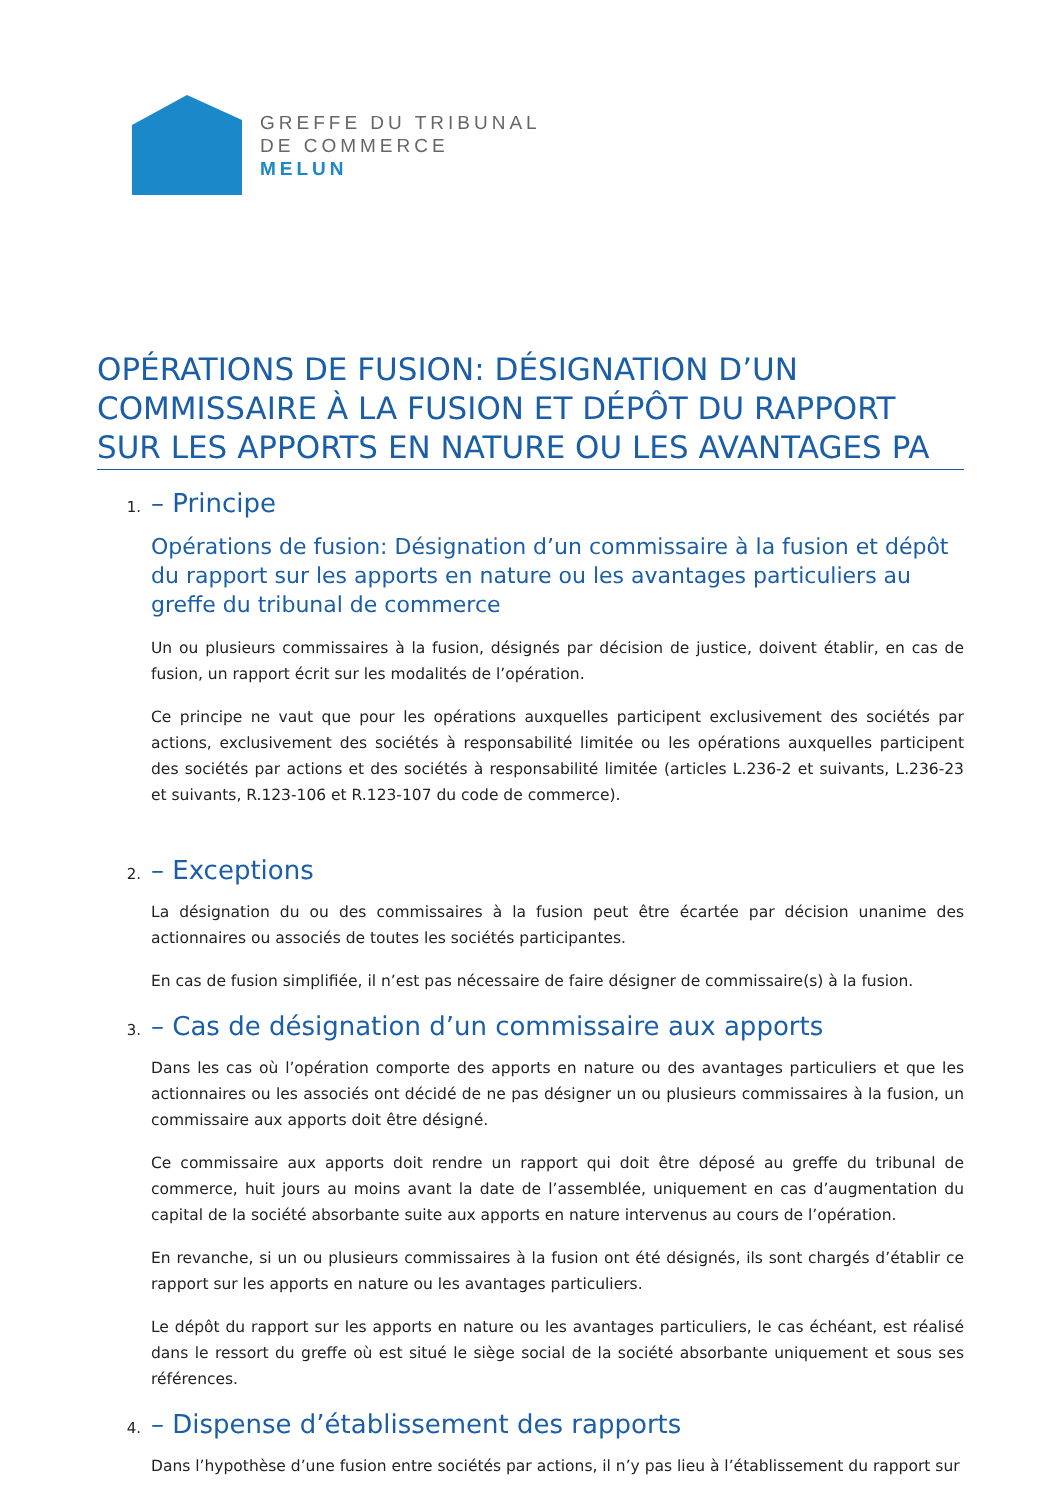GREFFE DU TRIBUNAL
DE COMMERCE
MELUN
OPÉRATIONS DE FUSION: DÉSIGNATION D’UN COMMISSAIRE À LA FUSION ET DÉPÔT DU RAPPORT SUR LES APPORTS EN NATURE OU LES AVANTAGES PA
1.
– Principe
Opérations de fusion: Désignation d’un commissaire à la fusion et dépôt du rapport sur les apports en nature ou les avantages particuliers au greffe du tribunal de commerce
Un ou plusieurs commissaires à la fusion, désignés par décision de justice, doivent établir, en cas de fusion, un rapport écrit sur les modalités de l’opération.
Ce principe ne vaut que pour les opérations auxquelles participent exclusivement des sociétés par actions, exclusivement des sociétés à responsabilité limitée ou les opérations auxquelles participent des sociétés par actions et des sociétés à responsabilité limitée (articles L.236-2 et suivants, L.236-23 et suivants, R.123-106 et R.123-107 du code de commerce).
2.
– Exceptions
La désignation du ou des commissaires à la fusion peut être écartée par décision unanime des actionnaires ou associés de toutes les sociétés participantes.
En cas de fusion simplifiée, il n’est pas nécessaire de faire désigner de commissaire(s) à la fusion.
3.
– Cas de désignation d’un commissaire aux apports
Dans les cas où l’opération comporte des apports en nature ou des avantages particuliers et que les actionnaires ou les associés ont décidé de ne pas désigner un ou plusieurs commissaires à la fusion, un commissaire aux apports doit être désigné.
Ce commissaire aux apports doit rendre un rapport qui doit être déposé au greffe du tribunal de commerce, huit jours au moins avant la date de l’assemblée, uniquement en cas d’augmentation du capital de la société absorbante suite aux apports en nature intervenus au cours de l’opération.
En revanche, si un ou plusieurs commissaires à la fusion ont été désignés, ils sont chargés d’établir ce rapport sur les apports en nature ou les avantages particuliers.
Le dépôt du rapport sur les apports en nature ou les avantages particuliers, le cas échéant, est réalisé dans le ressort du greffe où est situé le siège social de la société absorbante uniquement et sous ses références.
4.
– Dispense d’établissement des rapports
Dans l’hypothèse d’une fusion entre sociétés par actions, il n’y pas lieu à l’établissement du rapport sur